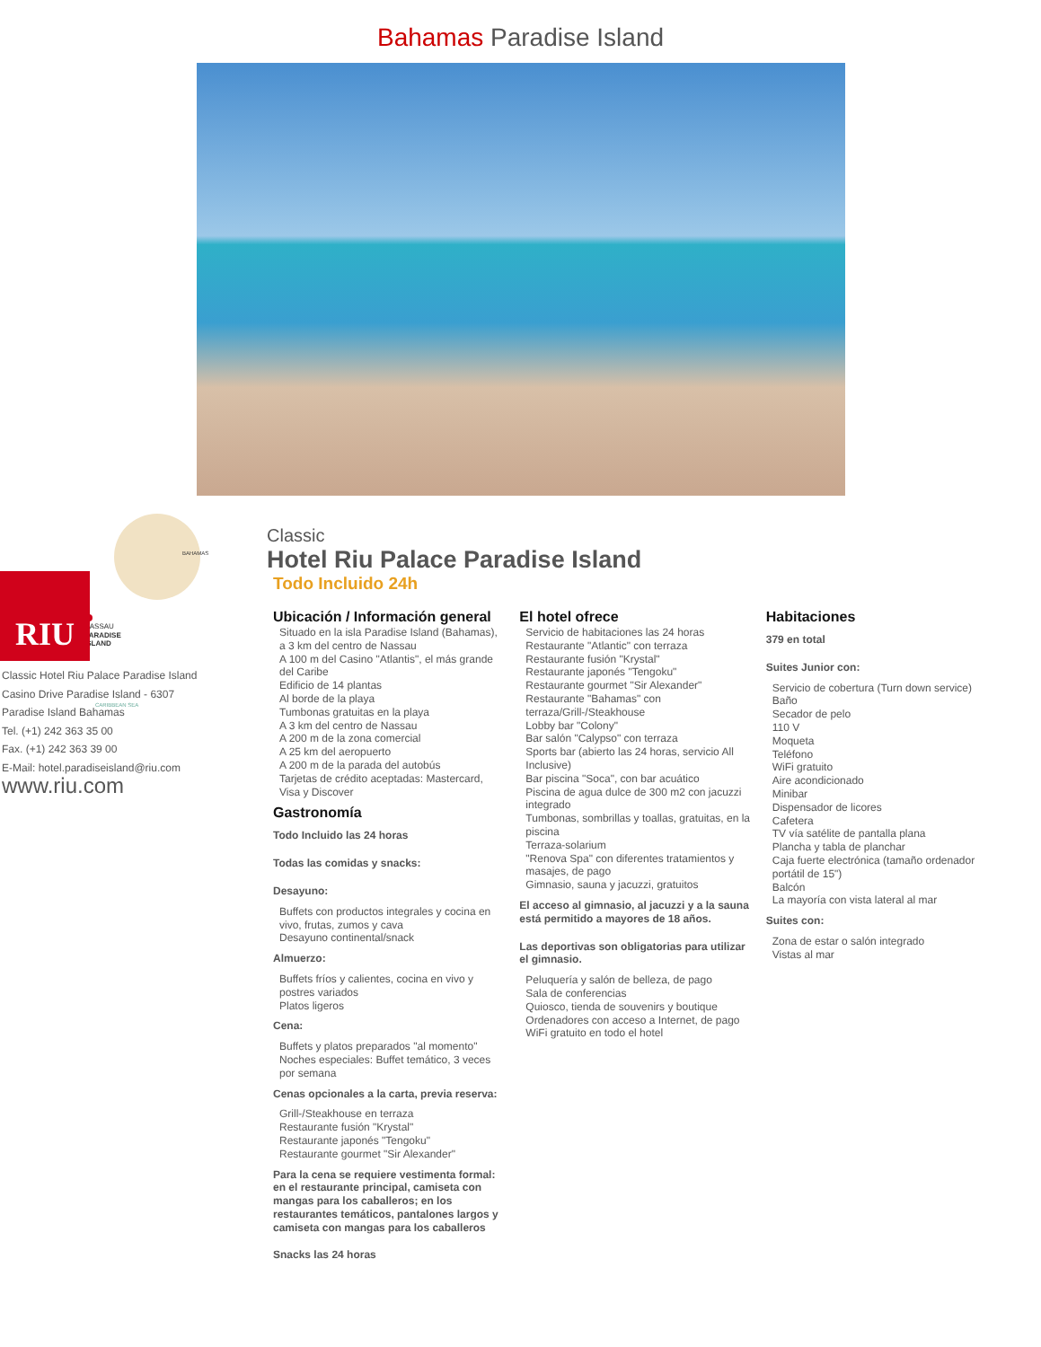Bahamas Paradise Island
BAHAMAS
NASSAU
PARADISE
ISLAND
CARIBBEAN SEA
RIU
Classic Hotel Riu Palace Paradise Island
Casino Drive Paradise Island - 6307
Paradise Island Bahamas
Tel. (+1) 242 363 35 00
Fax. (+1) 242 363 39 00
E-Mail: hotel.paradiseisland@riu.com
www.riu.com
Classic
Hotel Riu Palace Paradise Island
Todo Incluido 24h
Ubicación / Información general
Situado en la isla Paradise Island (Bahamas), a 3 km del centro de Nassau
A 100 m del Casino "Atlantis", el más grande del Caribe
Edificio de 14 plantas
Al borde de la playa
Tumbonas gratuitas en la playa
A 3 km del centro de Nassau
A 200 m de la zona comercial
A 25 km del aeropuerto
A 200 m de la parada del autobús
Tarjetas de crédito aceptadas: Mastercard, Visa y Discover
Gastronomía
Todo Incluido las 24 horas
Todas las comidas y snacks:
Desayuno:
Buffets con productos integrales y cocina en vivo, frutas, zumos y cava
Desayuno continental/snack
Almuerzo:
Buffets fríos y calientes, cocina en vivo y postres variados
Platos ligeros
Cena:
Buffets y platos preparados "al momento"
Noches especiales: Buffet temático, 3 veces por semana
Cenas opcionales a la carta, previa reserva:
Grill-/Steakhouse en terraza
Restaurante fusión "Krystal"
Restaurante japonés "Tengoku"
Restaurante gourmet "Sir Alexander"
Para la cena se requiere vestimenta formal: en el restaurante principal, camiseta con mangas para los caballeros; en los restaurantes temáticos, pantalones largos y camiseta con mangas para los caballeros
Snacks las 24 horas
El hotel ofrece
Servicio de habitaciones las 24 horas
Restaurante "Atlantic" con terraza
Restaurante fusión "Krystal"
Restaurante japonés "Tengoku"
Restaurante gourmet "Sir Alexander"
Restaurante "Bahamas" con terraza/Grill-/Steakhouse
Lobby bar "Colony"
Bar salón "Calypso" con terraza
Sports bar (abierto las 24 horas, servicio All Inclusive)
Bar piscina "Soca", con bar acuático
Piscina de agua dulce de 300 m2 con jacuzzi integrado
Tumbonas, sombrillas y toallas, gratuitas, en la piscina
Terraza-solarium
"Renova Spa" con diferentes tratamientos y masajes, de pago
Gimnasio, sauna y jacuzzi, gratuitos
El acceso al gimnasio, al jacuzzi y a la sauna está permitido a mayores de 18 años.
Las deportivas son obligatorias para utilizar el gimnasio.
Peluquería y salón de belleza, de pago
Sala de conferencias
Quiosco, tienda de souvenirs y boutique
Ordenadores con acceso a Internet, de pago
WiFi gratuito en todo el hotel
Habitaciones
379 en total
Suites Junior con:
Servicio de cobertura (Turn down service)
Baño
Secador de pelo
110 V
Moqueta
Teléfono
WiFi gratuito
Aire acondicionado
Minibar
Dispensador de licores
Cafetera
TV vía satélite de pantalla plana
Plancha y tabla de planchar
Caja fuerte electrónica (tamaño ordenador portátil de 15")
Balcón
La mayoría con vista lateral al mar
Suites con:
Zona de estar o salón integrado
Vistas al mar